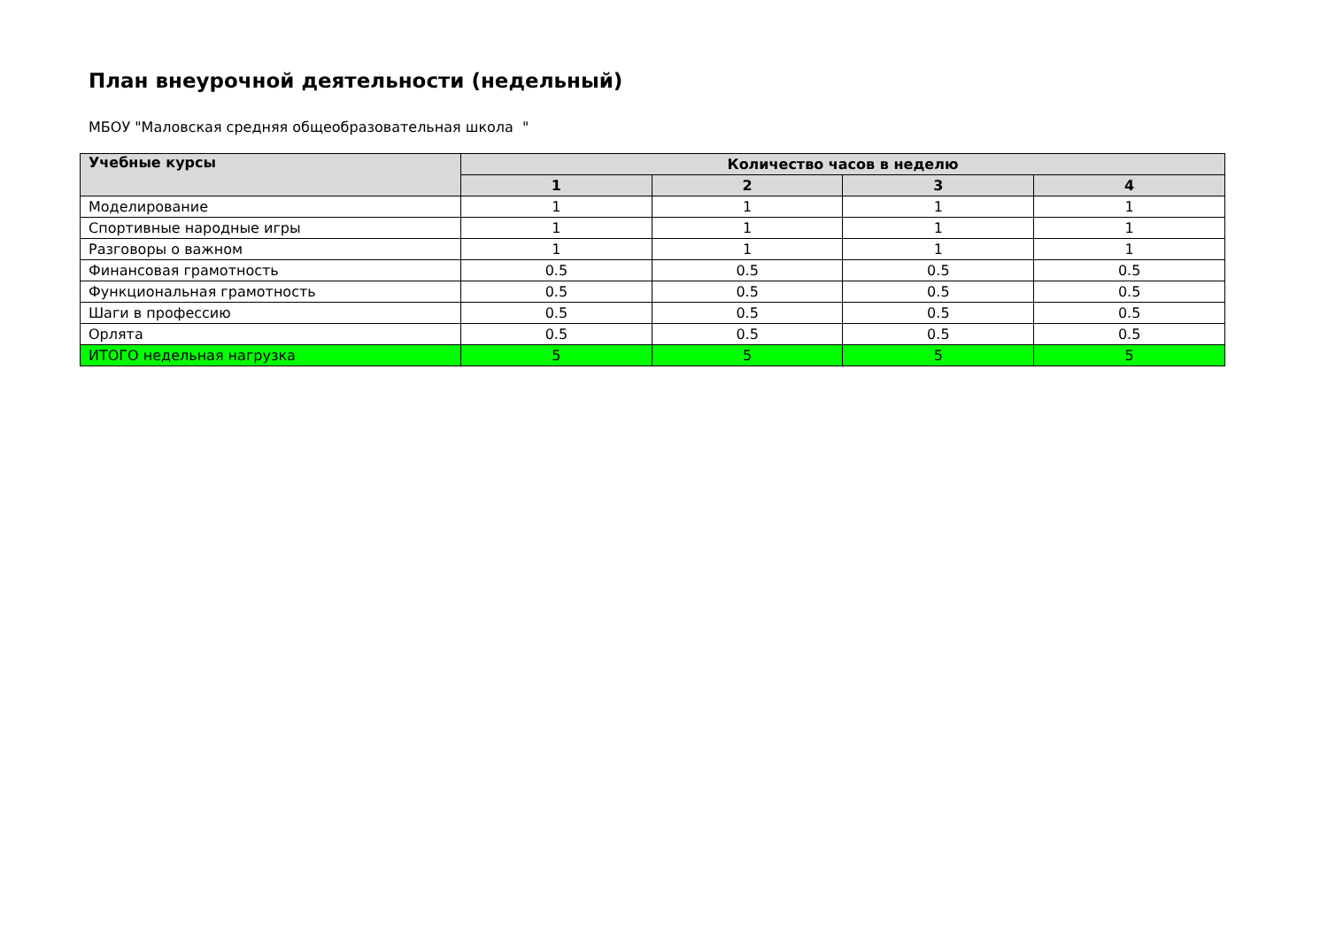План внеурочной деятельности (недельный)
МБОУ "Маловская средняя общеобразовательная школа "
| Учебные курсы | Количество часов в неделю | | | |
| --- | --- | --- | --- | --- |
| | 1 | 2 | 3 | 4 |
| Моделирование | 1 | 1 | 1 | 1 |
| Спортивные народные игры | 1 | 1 | 1 | 1 |
| Разговоры о важном | 1 | 1 | 1 | 1 |
| Финансовая грамотность | 0.5 | 0.5 | 0.5 | 0.5 |
| Функциональная грамотность | 0.5 | 0.5 | 0.5 | 0.5 |
| Шаги в профессию | 0.5 | 0.5 | 0.5 | 0.5 |
| Орлята | 0.5 | 0.5 | 0.5 | 0.5 |
| ИТОГО недельная нагрузка | 5 | 5 | 5 | 5 |